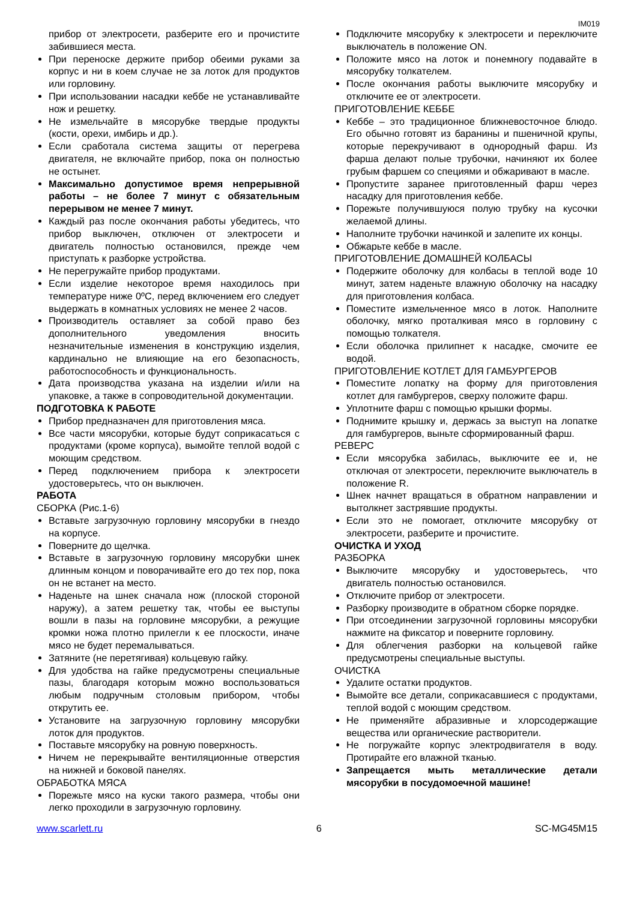IM019
прибор от электросети, разберите его и прочистите забившиеся места.
При переноске держите прибор обеими руками за корпус и ни в коем случае не за лоток для продуктов или горловину.
При использовании насадки кеббе не устанавливайте нож и решетку.
Не измельчайте в мясорубке твердые продукты (кости, орехи, имбирь и др.).
Если сработала система защиты от перегрева двигателя, не включайте прибор, пока он полностью не остынет.
Максимально допустимое время непрерывной работы – не более 7 минут с обязательным перерывом не менее 7 минут.
Каждый раз после окончания работы убедитесь, что прибор выключен, отключен от электросети и двигатель полностью остановился, прежде чем приступать к разборке устройства.
Не перегружайте прибор продуктами.
Если изделие некоторое время находилось при температуре ниже 0ºС, перед включением его следует выдержать в комнатных условиях не менее 2 часов.
Производитель оставляет за собой право без дополнительного уведомления вносить незначительные изменения в конструкцию изделия, кардинально не влияющие на его безопасность, работоспособность и функциональность.
Дата производства указана на изделии и/или на упаковке, а также в сопроводительной документации.
ПОДГОТОВКА К РАБОТЕ
Прибор предназначен для приготовления мяса.
Все части мясорубки, которые будут соприкасаться с продуктами (кроме корпуса), вымойте теплой водой с моющим средством.
Перед подключением прибора к электросети удостоверьтесь, что он выключен.
РАБОТА
СБОРКА (Рис.1-6)
Вставьте загрузочную горловину мясорубки в гнездо на корпусе.
Поверните до щелчка.
Вставьте в загрузочную горловину мясорубки шнек длинным концом и поворачивайте его до тех пор, пока он не встанет на место.
Наденьте на шнек сначала нож (плоской стороной наружу), а затем решетку так, чтобы ее выступы вошли в пазы на горловине мясорубки, а режущие кромки ножа плотно прилегли к ее плоскости, иначе мясо не будет перемалываться.
Затяните (не перетягивая) кольцевую гайку.
Для удобства на гайке предусмотрены специальные пазы, благодаря которым можно воспользоваться любым подручным столовым прибором, чтобы открутить ее.
Установите на загрузочную горловину мясорубки лоток для продуктов.
Поставьте мясорубку на ровную поверхность.
Ничем не перекрывайте вентиляционные отверстия на нижней и боковой панелях.
ОБРАБОТКА МЯСА
Порежьте мясо на куски такого размера, чтобы они легко проходили в загрузочную горловину.
Подключите мясорубку к электросети и переключите выключатель в положение ON.
Положите мясо на лоток и понемногу подавайте в мясорубку толкателем.
После окончания работы выключите мясорубку и отключите ее от электросети.
ПРИГОТОВЛЕНИЕ КЕББЕ
Кеббе – это традиционное ближневосточное блюдо. Его обычно готовят из баранины и пшеничной крупы, которые перекручивают в однородный фарш. Из фарша делают полые трубочки, начиняют их более грубым фаршем со специями и обжаривают в масле.
Пропустите заранее приготовленный фарш через насадку для приготовления кеббе.
Порежьте получившуюся полую трубку на кусочки желаемой длины.
Наполните трубочки начинкой и залепите их концы.
Обжарьте кеббе в масле.
ПРИГОТОВЛЕНИЕ ДОМАШНЕЙ КОЛБАСЫ
Подержите оболочку для колбасы в теплой воде 10 минут, затем наденьте влажную оболочку на насадку для приготовления колбаса.
Поместите измельченное мясо в лоток. Наполните оболочку, мягко проталкивая мясо в горловину с помощью толкателя.
Если оболочка прилипнет к насадке, смочите ее водой.
ПРИГОТОВЛЕНИЕ КОТЛЕТ ДЛЯ ГАМБУРГЕРОВ
Поместите лопатку на форму для приготовления котлет для гамбургеров, сверху положите фарш.
Уплотните фарш с помощью крышки формы.
Поднимите крышку и, держась за выступ на лопатке для гамбургеров, выньте сформированный фарш.
РЕВЕРС
Если мясорубка забилась, выключите ее и, не отключая от электросети, переключите выключатель в положение R.
Шнек начнет вращаться в обратном направлении и вытолкнет застрявшие продукты.
Если это не помогает, отключите мясорубку от электросети, разберите и прочистите.
ОЧИСТКА И УХОД
РАЗБОРКА
Выключите мясорубку и удостоверьтесь, что двигатель полностью остановился.
Отключите прибор от электросети.
Разборку производите в обратном сборке порядке.
При отсоединении загрузочной горловины мясорубки нажмите на фиксатор и поверните горловину.
Для облегчения разборки на кольцевой гайке предусмотрены специальные выступы.
ОЧИСТКА
Удалите остатки продуктов.
Вымойте все детали, соприкасавшиеся с продуктами, теплой водой с моющим средством.
Не применяйте абразивные и хлорсодержащие вещества или органические растворители.
Не погружайте корпус электродвигателя в воду. Протирайте его влажной тканью.
Запрещается мыть металлические детали мясорубки в посудомоечной машине!
www.scarlett.ru 6 SC-MG45M15